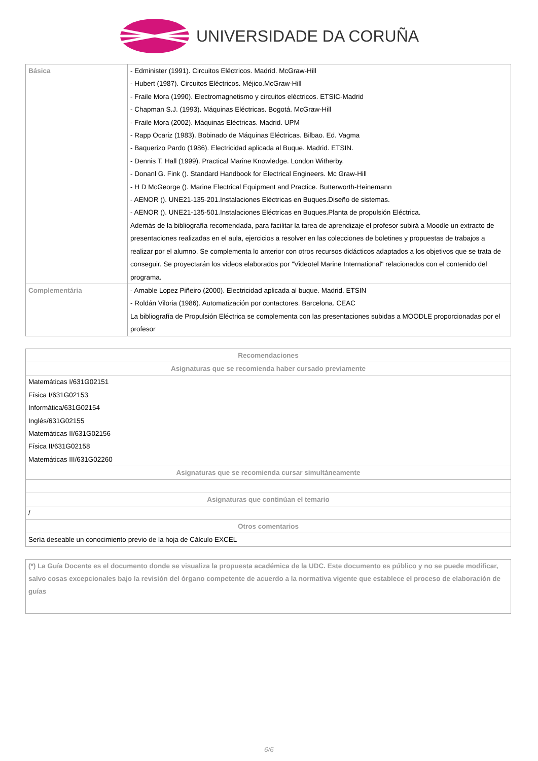UNIVERSIDADE DA CORUÑA
| Básica | - Edminister (1991). Circuitos Eléctricos. Madrid. McGraw-Hill - Hubert (1987). Circuitos Eléctricos. Méjico.McGraw-Hill - Fraile Mora (1990). Electromagnetismo y circuitos eléctricos. ETSIC-Madrid - Chapman S.J. (1993). Máquinas Eléctricas. Bogotá. McGraw-Hill - Fraile Mora (2002). Máquinas Eléctricas. Madrid. UPM - Rapp Ocariz (1983). Bobinado de Máquinas Eléctricas. Bilbao. Ed. Vagma - Baquerizo Pardo (1986). Electricidad aplicada al Buque. Madrid. ETSIN. - Dennis T. Hall (1999). Practical Marine Knowledge. London Witherby. - Donanl G. Fink (). Standard Handbook for Electrical Engineers. Mc Graw-Hill - H D McGeorge (). Marine Electrical Equipment and Practice. Butterworth-Heinemann - AENOR (). UNE21-135-201.Instalaciones Eléctricas en Buques.Diseño de sistemas. - AENOR (). UNE21-135-501.Instalaciones Eléctricas en Buques.Planta de propulsión Eléctrica. Además de la bibliografía recomendada, para facilitar la tarea de aprendizaje el profesor subirá a Moodle un extracto de presentaciones realizadas en el aula, ejercicios a resolver en las colecciones de boletines y propuestas de trabajos a realizar por el alumno. Se complementa lo anterior con otros recursos didácticos adaptados a los objetivos que se trata de conseguir. Se proyectarán los videos elaborados por "Videotel Marine International" relacionados con el contenido del programa. |
| Complementária | - Amable Lopez Piñeiro (2000). Electricidad aplicada al buque. Madrid. ETSIN - Roldán Viloria (1986). Automatización por contactores. Barcelona. CEAC La bibliografía de Propulsión Eléctrica se complementa con las presentaciones subidas a MOODLE proporcionadas por el profesor |
| Recomendaciones |
| --- |
| Asignaturas que se recomienda haber cursado previamente |
| Matemáticas I/631G02151 Física I/631G02153 Informática/631G02154 Inglés/631G02155 Matemáticas II/631G02156 Física II/631G02158 Matemáticas III/631G02260 |
| Asignaturas que se recomienda cursar simultáneamente |
| Asignaturas que continúan el temario |
| / |
| Otros comentarios |
| Sería deseable un conocimiento previo de la hoja de Cálculo EXCEL |
| (*) La Guía Docente es el documento donde se visualiza la propuesta académica de la UDC. Este documento es público y no se puede modificar, salvo cosas excepcionales bajo la revisión del órgano competente de acuerdo a la normativa vigente que establece el proceso de elaboración de guías |
6/6